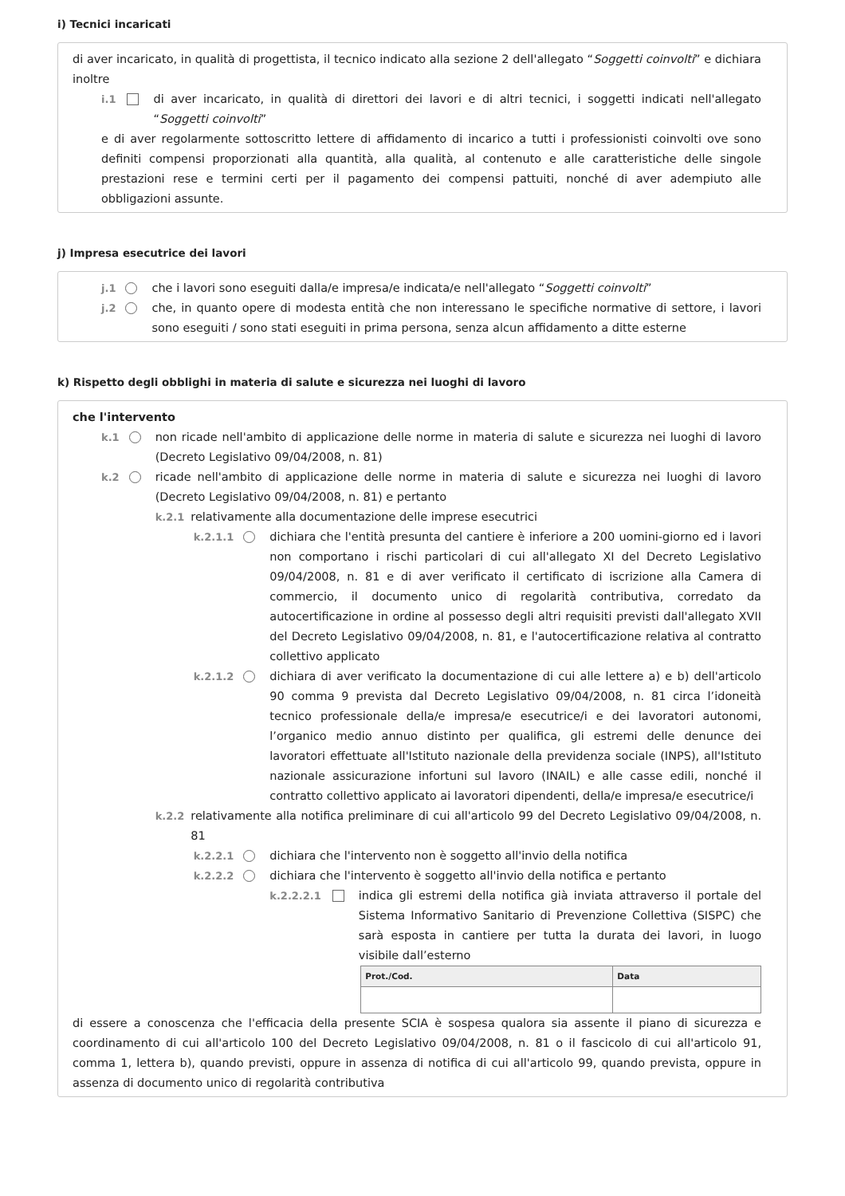i) Tecnici incaricati
di aver incaricato, in qualità di progettista, il tecnico indicato alla sezione 2 dell'allegato “Soggetti coinvolti” e dichiara inoltre
i.1 di aver incaricato, in qualità di direttori dei lavori e di altri tecnici, i soggetti indicati nell'allegato “Soggetti coinvolti”
e di aver regolarmente sottoscritto lettere di affidamento di incarico a tutti i professionisti coinvolti ove sono definiti compensi proporzionati alla quantità, alla qualità, al contenuto e alle caratteristiche delle singole prestazioni rese e termini certi per il pagamento dei compensi pattuiti, nonché di aver adempiuto alle obbligazioni assunte.
j) Impresa esecutrice dei lavori
j.1 che i lavori sono eseguiti dalla/e impresa/e indicata/e nell'allegato “Soggetti coinvolti”
j.2 che, in quanto opere di modesta entità che non interessano le specifiche normative di settore, i lavori sono eseguiti / sono stati eseguiti in prima persona, senza alcun affidamento a ditte esterne
k) Rispetto degli obblighi in materia di salute e sicurezza nei luoghi di lavoro
che l'intervento
k.1 non ricade nell'ambito di applicazione delle norme in materia di salute e sicurezza nei luoghi di lavoro (Decreto Legislativo 09/04/2008, n. 81)
k.2 ricade nell'ambito di applicazione delle norme in materia di salute e sicurezza nei luoghi di lavoro (Decreto Legislativo 09/04/2008, n. 81) e pertanto
k.2.1 relativamente alla documentazione delle imprese esecutrici
k.2.1.1 dichiara che l'entità presunta del cantiere è inferiore a 200 uomini-giorno ed i lavori non comportano i rischi particolari di cui all'allegato XI del Decreto Legislativo 09/04/2008, n. 81 e di aver verificato il certificato di iscrizione alla Camera di commercio, il documento unico di regolarità contributiva, corredato da autocertificazione in ordine al possesso degli altri requisiti previsti dall'allegato XVII del Decreto Legislativo 09/04/2008, n. 81, e l'autocertificazione relativa al contratto collettivo applicato
k.2.1.2 dichiara di aver verificato la documentazione di cui alle lettere a) e b) dell'articolo 90 comma 9 prevista dal Decreto Legislativo 09/04/2008, n. 81 circa l’idoneità tecnico professionale della/e impresa/e esecutrice/i e dei lavoratori autonomi, l’organico medio annuo distinto per qualifica, gli estremi delle denunce dei lavoratori effettuate all'Istituto nazionale della previdenza sociale (INPS), all'Istituto nazionale assicurazione infortuni sul lavoro (INAIL) e alle casse edili, nonché il contratto collettivo applicato ai lavoratori dipendenti, della/e impresa/e esecutrice/i
k.2.2 relativamente alla notifica preliminare di cui all'articolo 99 del Decreto Legislativo 09/04/2008, n. 81
k.2.2.1 dichiara che l'intervento non è soggetto all'invio della notifica
k.2.2.2 dichiara che l'intervento è soggetto all'invio della notifica e pertanto
k.2.2.2.1 indica gli estremi della notifica già inviata attraverso il portale del Sistema Informativo Sanitario di Prevenzione Collettiva (SISPC) che sarà esposta in cantiere per tutta la durata dei lavori, in luogo visibile dall’esterno
| Prot./Cod. | Data |
| --- | --- |
di essere a conoscenza che l'efficacia della presente SCIA è sospesa qualora sia assente il piano di sicurezza e coordinamento di cui all'articolo 100 del Decreto Legislativo 09/04/2008, n. 81 o il fascicolo di cui all'articolo 91, comma 1, lettera b), quando previsti, oppure in assenza di notifica di cui all'articolo 99, quando prevista, oppure in assenza di documento unico di regolarità contributiva